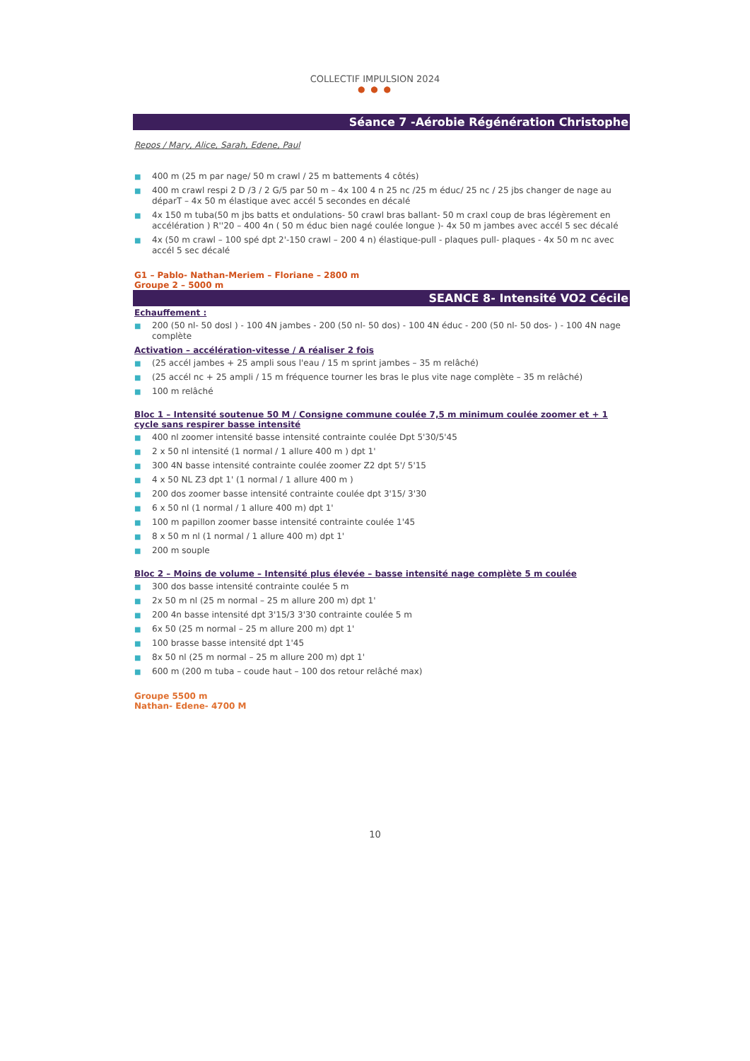COLLECTIF IMPULSION 2024
● ● ●
Séance 7 -Aérobie Régénération Christophe
Repos / Mary, Alice, Sarah, Edene, Paul
■ 400 m (25 m par nage/ 50 m crawl / 25 m battements 4 côtés)
■ 400 m crawl respi 2 D /3 / 2 G/5 par 50 m – 4x 100 4 n 25 nc /25 m éduc/ 25 nc / 25 jbs changer de nage au déparT – 4x 50 m élastique avec accél 5 secondes en décalé
■ 4x 150 m tuba(50 m jbs batts et ondulations- 50 crawl bras ballant- 50 m craxl coup de bras légèrement en accélération ) R''20 – 400 4n ( 50 m éduc bien nagé coulée longue )- 4x 50 m jambes avec accél 5 sec décalé
■ 4x (50 m crawl – 100 spé dpt 2'-150 crawl – 200 4 n) élastique-pull - plaques pull- plaques - 4x 50 m nc avec accél 5 sec décalé
G1 – Pablo- Nathan-Meriem – Floriane – 2800 m
Groupe 2 – 5000 m
SEANCE 8- Intensité VO2 Cécile
Echauffement :
■ 200 (50 nl- 50 dosl ) - 100 4N jambes - 200 (50 nl- 50 dos) - 100 4N éduc - 200 (50 nl- 50 dos- ) - 100 4N nage complète
Activation – accélération-vitesse / A réaliser 2 fois
■ (25 accél jambes + 25 ampli sous l'eau / 15 m sprint jambes – 35 m relâché)
■ (25 accél nc + 25 ampli / 15 m fréquence tourner les bras le plus vite nage complète – 35 m relâché)
■ 100 m relâché
Bloc 1 – Intensité soutenue 50 M / Consigne commune coulée 7,5 m minimum coulée zoomer et + 1 cycle sans respirer basse intensité
■ 400 nl zoomer intensité basse intensité contrainte coulée Dpt 5'30/5'45
■ 2 x 50 nl intensité (1 normal / 1 allure 400 m ) dpt 1'
■ 300 4N basse intensité contrainte coulée zoomer Z2 dpt 5'/ 5'15
■ 4 x 50 NL Z3 dpt 1' (1 normal / 1 allure 400 m )
■ 200 dos zoomer basse intensité contrainte coulée dpt 3'15/ 3'30
■ 6 x 50 nl (1 normal / 1 allure 400 m) dpt 1'
■ 100 m papillon zoomer basse intensité contrainte coulée 1'45
■ 8 x 50 m nl (1 normal / 1 allure 400 m) dpt 1'
■ 200 m souple
Bloc 2 – Moins de volume – Intensité plus élevée – basse intensité nage complète 5 m coulée
■ 300 dos basse intensité contrainte coulée 5 m
■ 2x 50 m nl (25 m normal – 25 m allure 200 m) dpt 1'
■ 200 4n basse intensité dpt 3'15/3 3'30 contrainte coulée 5 m
■ 6x 50 (25 m normal – 25 m allure 200 m) dpt 1'
■ 100 brasse basse intensité dpt 1'45
■ 8x 50 nl (25 m normal – 25 m allure 200 m) dpt 1'
■ 600 m (200 m tuba – coude haut – 100 dos retour relâché max)
Groupe 5500 m
Nathan- Edene- 4700 M
10